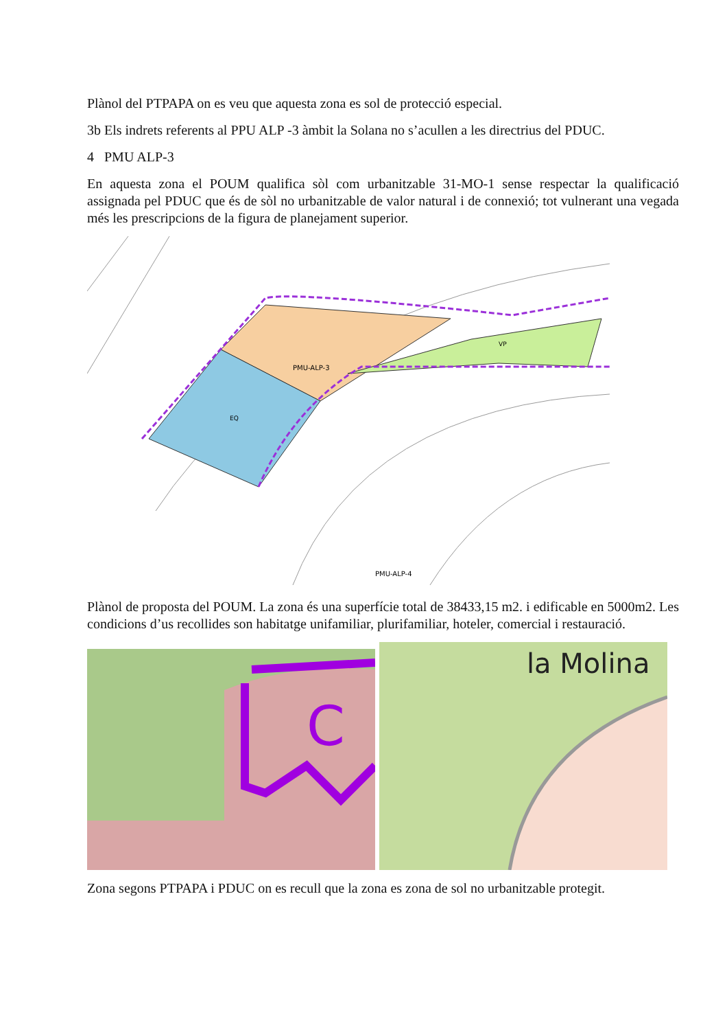Plànol del PTPAPA on es veu que aquesta zona es sol de protecció especial.
3b Els indrets referents al PPU ALP -3 àmbit la Solana no s’acullen a les directrius del PDUC.
4 PMU ALP-3
En aquesta zona el POUM qualifica sòl com urbanitzable 31-MO-1 sense respectar la qualificació assignada pel PDUC que és de sòl no urbanitzable de valor natural i de connexió; tot vulnerant una vegada més les prescripcions de la figura de planejament superior.
PMU-ALP-3
.
PMU-ALP-4
EQ
VP
Plànol de proposta del POUM. La zona és una superfície total de 38433,15 m2. i edificable en 5000m2. Les condicions d’us recollides son habitatge unifamiliar, plurifamiliar, hoteler, comercial i restauració.
C
la Molina
Zona segons PTPAPA i PDUC on es recull que la zona es zona de sol no urbanitzable protegit.